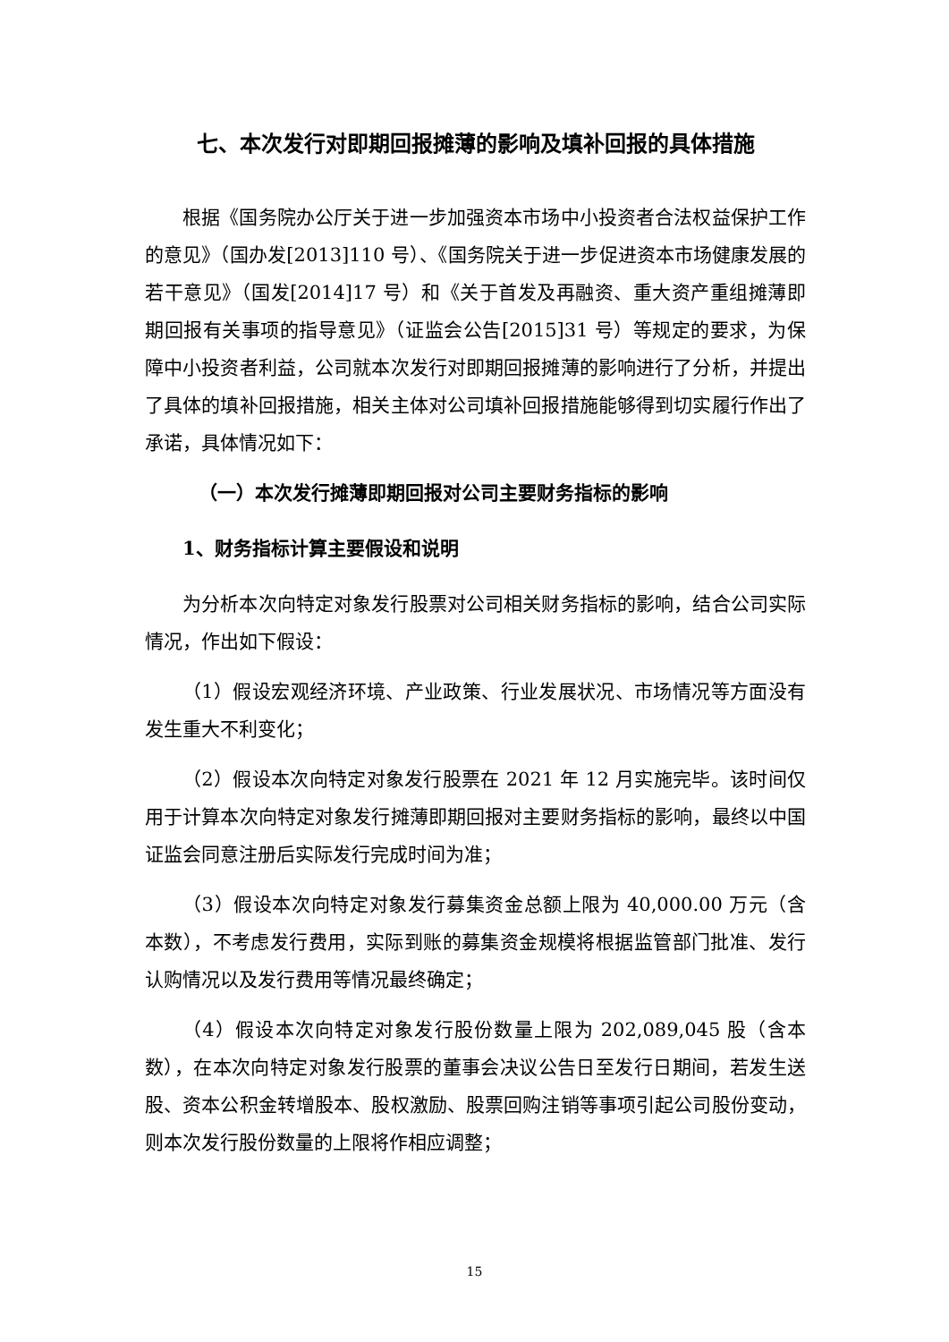七、本次发行对即期回报摊薄的影响及填补回报的具体措施
根据《国务院办公厅关于进一步加强资本市场中小投资者合法权益保护工作的意见》（国办发[2013]110 号）、《国务院关于进一步促进资本市场健康发展的若干意见》（国发[2014]17 号）和《关于首发及再融资、重大资产重组摊薄即期回报有关事项的指导意见》（证监会公告[2015]31 号）等规定的要求，为保障中小投资者利益，公司就本次发行对即期回报摊薄的影响进行了分析，并提出了具体的填补回报措施，相关主体对公司填补回报措施能够得到切实履行作出了承诺，具体情况如下：
（一）本次发行摊薄即期回报对公司主要财务指标的影响
1、财务指标计算主要假设和说明
为分析本次向特定对象发行股票对公司相关财务指标的影响，结合公司实际情况，作出如下假设：
（1）假设宏观经济环境、产业政策、行业发展状况、市场情况等方面没有发生重大不利变化；
（2）假设本次向特定对象发行股票在 2021 年 12 月实施完毕。该时间仅用于计算本次向特定对象发行摊薄即期回报对主要财务指标的影响，最终以中国证监会同意注册后实际发行完成时间为准；
（3）假设本次向特定对象发行募集资金总额上限为 40,000.00 万元（含本数），不考虑发行费用，实际到账的募集资金规模将根据监管部门批准、发行认购情况以及发行费用等情况最终确定；
（4）假设本次向特定对象发行股份数量上限为 202,089,045 股（含本数），在本次向特定对象发行股票的董事会决议公告日至发行日期间，若发生送股、资本公积金转增股本、股权激励、股票回购注销等事项引起公司股份变动，则本次发行股份数量的上限将作相应调整；
15